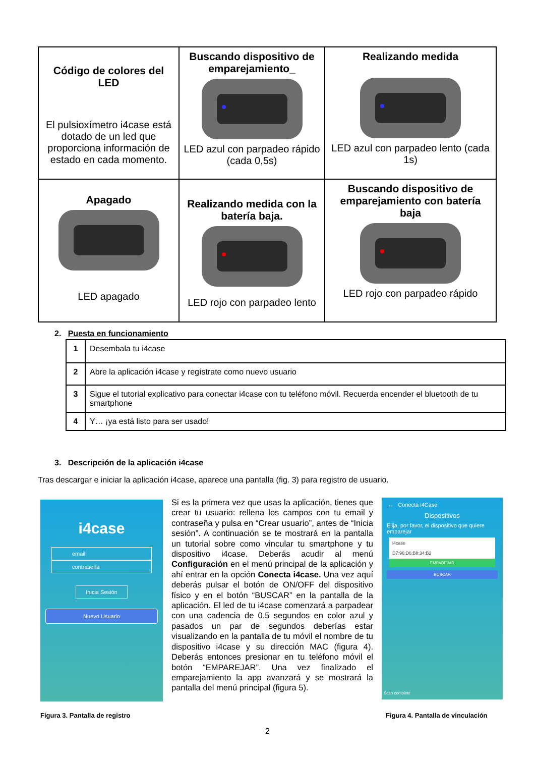| Código de colores del LED El pulsioxímetro i4case está dotado de un led que proporciona información de estado en cada momento. | Buscando dispositivo de emparejamiento_ LED azul con parpadeo rápido (cada 0,5s) | Realizando medida LED azul con parpadeo lento (cada 1s) |
| Apagado LED apagado | Realizando medida con la batería baja. LED rojo con parpadeo lento | Buscando dispositivo de emparejamiento con batería baja LED rojo con parpadeo rápido |
2. Puesta en funcionamiento
| 1 | Desembala tu i4case |
| 2 | Abre la aplicación i4case y regístrate como nuevo usuario |
| 3 | Sigue el tutorial explicativo para conectar i4case con tu teléfono móvil. Recuerda encender el bluetooth de tu smartphone |
| 4 | Y… ¡ya está listo para ser usado! |
3. Descripción de la aplicación i4case
Tras descargar e iniciar la aplicación i4case, aparece una pantalla (fig. 3) para registro de usuario.
i4case
email
contraseña
Inicia Sesión
Nuevo Usuario
Si es la primera vez que usas la aplicación, tienes que crear tu usuario: rellena los campos con tu email y contraseña y pulsa en “Crear usuario”, antes de “Inicia sesión”. A continuación se te mostrará en la pantalla un tutorial sobre como vincular tu smartphone y tu dispositivo i4case. Deberás acudir al menú Configuración en el menú principal de la aplicación y ahí entrar en la opción Conecta i4case. Una vez aquí deberás pulsar el botón de ON/OFF del dispositivo físico y en el botón “BUSCAR” en la pantalla de la aplicación. El led de tu i4case comenzará a parpadear con una cadencia de 0.5 segundos en color azul y pasados un par de segundos deberías estar visualizando en la pantalla de tu móvil el nombre de tu dispositivo i4case y su dirección MAC (figura 4). Deberás entonces presionar en tu teléfono móvil el botón “EMPAREJAR”. Una vez finalizado el emparejamiento la app avanzará y se mostrará la pantalla del menú principal (figura 5).
← Conecta i4Case
Dispositivos
Elija, por favor, el dispositivo que quiere emparejar
i4case
D7:96:D6:B8:34:B2
EMPAREJAR
BUSCAR
Scan complete
Figura 3. Pantalla de registro
Figura 4. Pantalla de vinculación
2